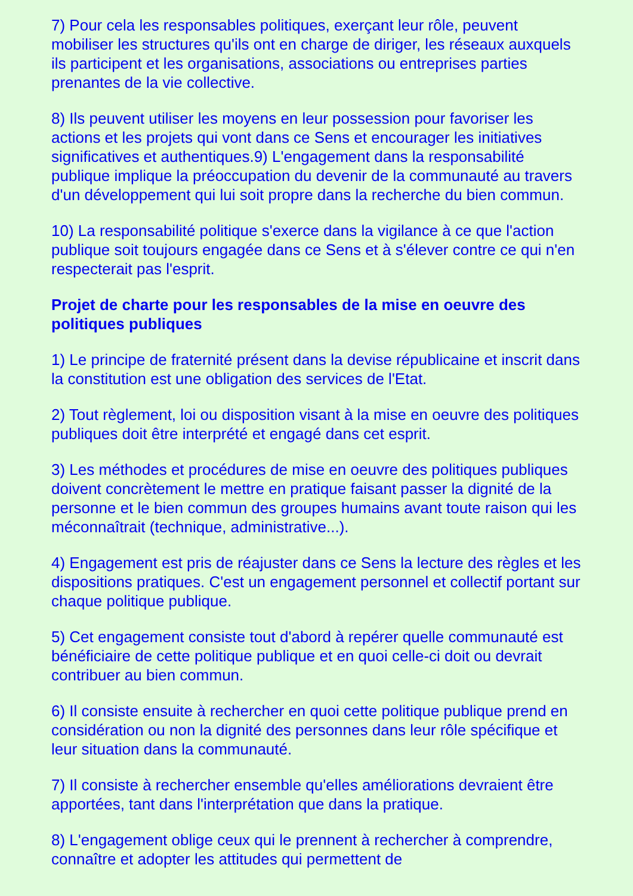7) Pour cela les responsables politiques, exerçant leur rôle, peuvent mobiliser les structures qu'ils ont en charge de diriger, les réseaux auxquels ils participent et les organisations, associations ou entreprises parties prenantes de la vie collective.
8) Ils peuvent utiliser les moyens en leur possession pour favoriser les actions et les projets qui vont dans ce Sens et encourager les initiatives significatives et authentiques.9) L'engagement dans la responsabilité publique implique la préoccupation du devenir de la communauté au travers d'un développement qui lui soit propre dans la recherche du bien commun.
10) La responsabilité politique s'exerce dans la vigilance à ce que l'action publique soit toujours engagée dans ce Sens et à s'élever contre ce qui n'en respecterait pas l'esprit.
Projet de charte pour les responsables de la mise en oeuvre des politiques publiques
1) Le principe de fraternité présent dans la devise républicaine et inscrit dans la constitution est une obligation des services de l'Etat.
2) Tout règlement, loi ou disposition visant à la mise en oeuvre des politiques publiques doit être interprété et engagé dans cet esprit.
3) Les méthodes et procédures de mise en oeuvre des politiques publiques doivent concrètement le mettre en pratique faisant passer la dignité de la personne et le bien commun des groupes humains avant toute raison qui les méconnaîtrait (technique, administrative...).
4) Engagement est pris de réajuster dans ce Sens la lecture des règles et les dispositions pratiques. C'est un engagement personnel et collectif portant sur chaque politique publique.
5) Cet engagement consiste tout d'abord à repérer quelle communauté est bénéficiaire de cette politique publique et en quoi celle-ci doit ou devrait contribuer au bien commun.
6) Il consiste ensuite à rechercher en quoi cette politique publique prend en considération ou non la dignité des personnes dans leur rôle spécifique et leur situation dans la communauté.
7) Il consiste à rechercher ensemble qu'elles améliorations devraient être apportées, tant dans l'interprétation que dans la pratique.
8) L'engagement oblige ceux qui le prennent à rechercher à comprendre, connaître et adopter les attitudes qui permettent de